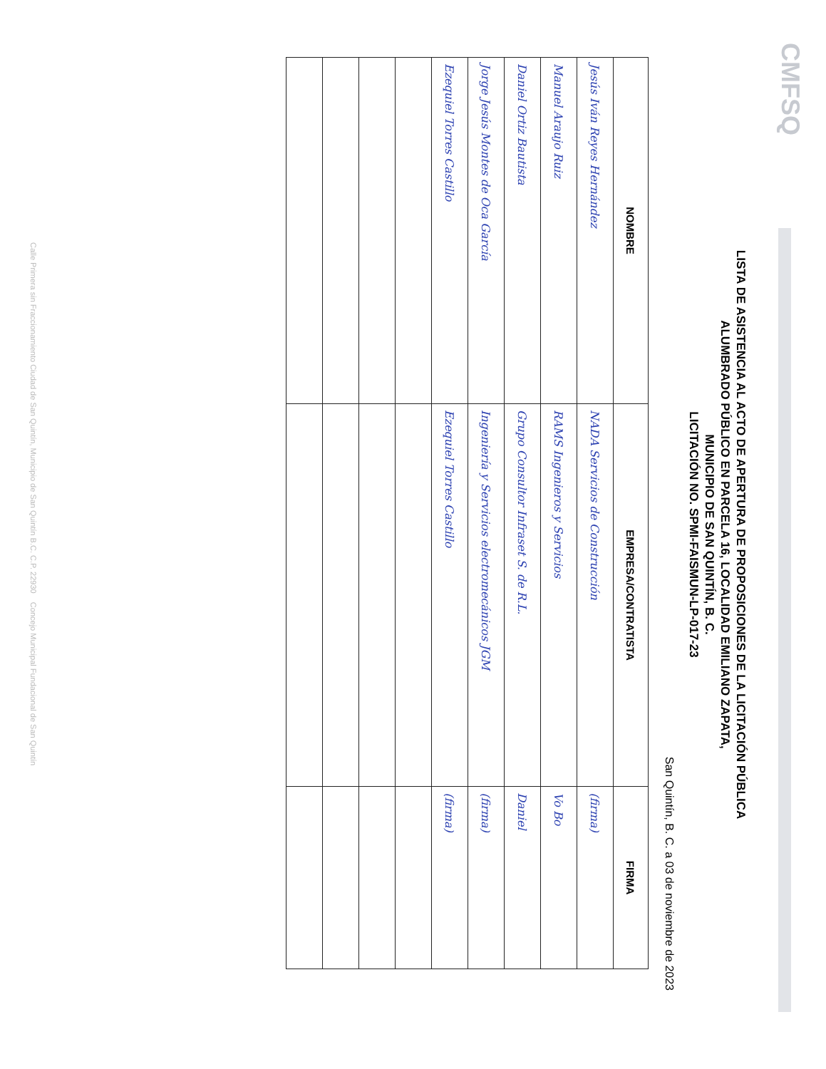CMFSQ
LISTA DE ASISTENCIA AL ACTO DE APERTURA DE PROPOSICIONES DE LA LICITACIÓN PÚBLICA
ALUMBRADO PÚBLICO EN PARCELA 16, LOCALIDAD EMILIANO ZAPATA,
MUNICIPIO DE SAN QUINTÍN, B. C.
LICITACIÓN NO. SPMI-FAISMUN-LP-017-23
San Quintín, B. C. a 03 de noviembre de 2023
| NOMBRE | EMPRESA/CONTRATISTA | FIRMA |
| --- | --- | --- |
| Jesús Iván Reyes Hernández | NADA Servicios de Construcción | (firma) |
| Manuel Araujo Ruiz | RAMS Ingenieros y Servicios | Vo Bo |
| Daniel Ortiz Bautista | Grupo Consultor Infraset S. de R.L. | Daniel |
| Jorge Jesús Montes de Oca García | Ingeniería y Servicios electromecánicos JGM | (firma) |
| Ezequiel Torres Castillo | Ezequiel Torres Castillo | (firma) |
Calle Primera sin Fraccionamiento Ciudad de San Quintín, Municipio de San Quintín B.C. C.P. 22930 Concejo Municipal Fundacional de San Quintín